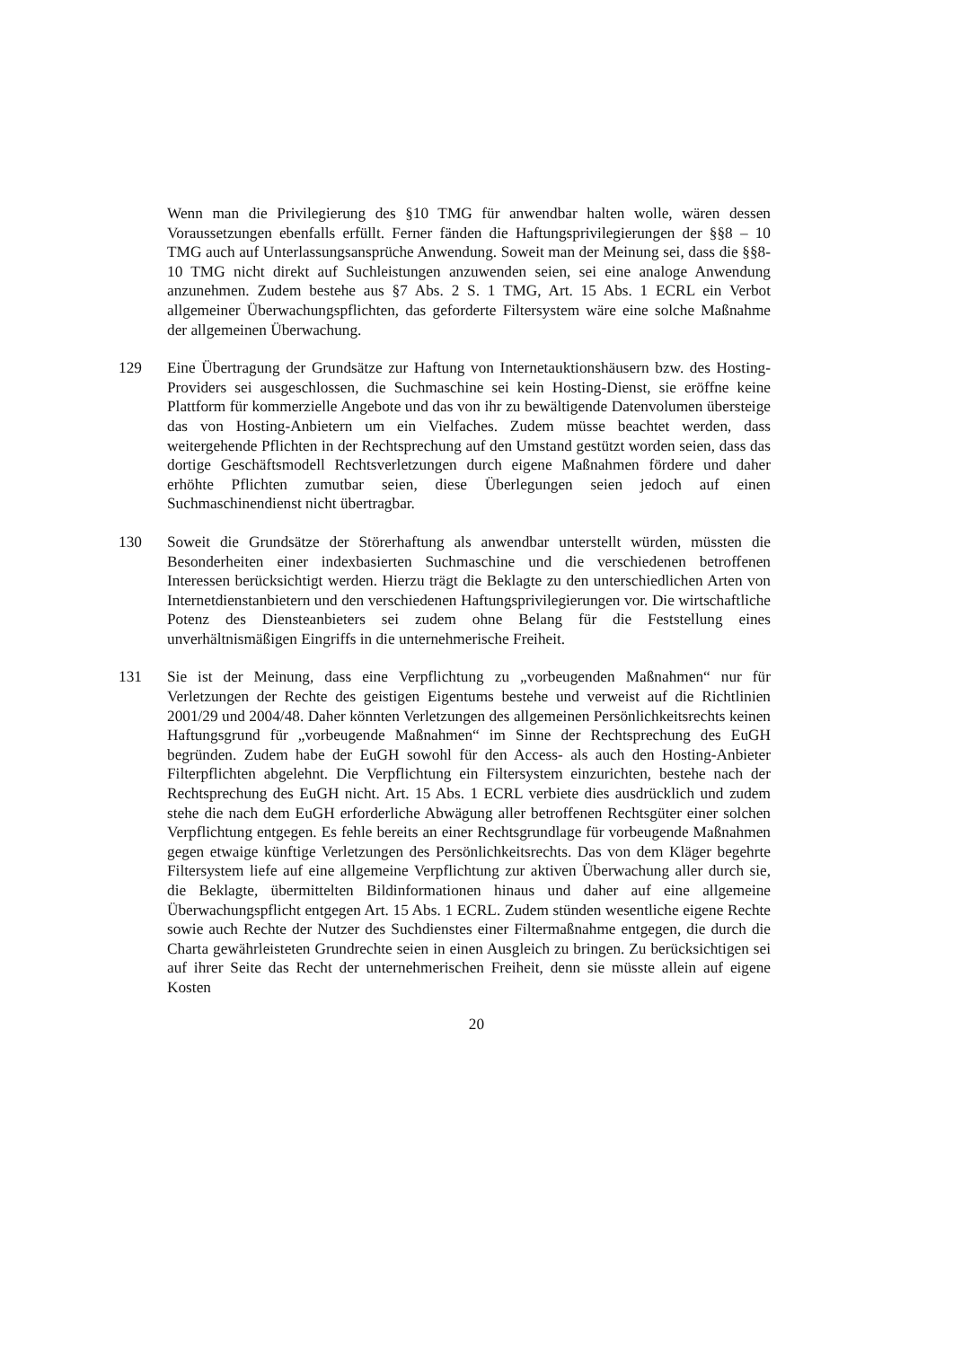Wenn man die Privilegierung des §10 TMG für anwendbar halten wolle, wären dessen Voraussetzungen ebenfalls erfüllt. Ferner fänden die Haftungsprivilegierungen der §§8 – 10 TMG auch auf Unterlassungsansprüche Anwendung. Soweit man der Meinung sei, dass die §§8-10 TMG nicht direkt auf Suchleistungen anzuwenden seien, sei eine analoge Anwendung anzunehmen. Zudem bestehe aus §7 Abs. 2 S. 1 TMG, Art. 15 Abs. 1 ECRL ein Verbot allgemeiner Überwachungspflichten, das geforderte Filtersystem wäre eine solche Maßnahme der allgemeinen Überwachung.
129 Eine Übertragung der Grundsätze zur Haftung von Internetauktionshäusern bzw. des Hosting-Providers sei ausgeschlossen, die Suchmaschine sei kein Hosting-Dienst, sie eröffne keine Plattform für kommerzielle Angebote und das von ihr zu bewältigende Datenvolumen übersteige das von Hosting-Anbietern um ein Vielfaches. Zudem müsse beachtet werden, dass weitergehende Pflichten in der Rechtsprechung auf den Umstand gestützt worden seien, dass das dortige Geschäftsmodell Rechtsverletzungen durch eigene Maßnahmen fördere und daher erhöhte Pflichten zumutbar seien, diese Überlegungen seien jedoch auf einen Suchmaschinendienst nicht übertragbar.
130 Soweit die Grundsätze der Störerhaftung als anwendbar unterstellt würden, müssten die Besonderheiten einer indexbasierten Suchmaschine und die verschiedenen betroffenen Interessen berücksichtigt werden. Hierzu trägt die Beklagte zu den unterschiedlichen Arten von Internetdienstanbietern und den verschiedenen Haftungsprivilegierungen vor. Die wirtschaftliche Potenz des Diensteanbieters sei zudem ohne Belang für die Feststellung eines unverhältnismäßigen Eingriffs in die unternehmerische Freiheit.
131 Sie ist der Meinung, dass eine Verpflichtung zu „vorbeugenden Maßnahmen“ nur für Verletzungen der Rechte des geistigen Eigentums bestehe und verweist auf die Richtlinien 2001/29 und 2004/48. Daher könnten Verletzungen des allgemeinen Persönlichkeitsrechts keinen Haftungsgrund für „vorbeugende Maßnahmen“ im Sinne der Rechtsprechung des EuGH begründen. Zudem habe der EuGH sowohl für den Access- als auch den Hosting-Anbieter Filterpflichten abgelehnt. Die Verpflichtung ein Filtersystem einzurichten, bestehe nach der Rechtsprechung des EuGH nicht. Art. 15 Abs. 1 ECRL verbiete dies ausdrücklich und zudem stehe die nach dem EuGH erforderliche Abwägung aller betroffenen Rechtsgüter einer solchen Verpflichtung entgegen. Es fehle bereits an einer Rechtsgrundlage für vorbeugende Maßnahmen gegen etwaige künftige Verletzungen des Persönlichkeitsrechts. Das von dem Kläger begehrte Filtersystem liefe auf eine allgemeine Verpflichtung zur aktiven Überwachung aller durch sie, die Beklagte, übermittelten Bildinformationen hinaus und daher auf eine allgemeine Überwachungspflicht entgegen Art. 15 Abs. 1 ECRL. Zudem stünden wesentliche eigene Rechte sowie auch Rechte der Nutzer des Suchdienstes einer Filtermaßnahme entgegen, die durch die Charta gewährleisteten Grundrechte seien in einen Ausgleich zu bringen. Zu berücksichtigen sei auf ihrer Seite das Recht der unternehmerischen Freiheit, denn sie müsste allein auf eigene Kosten
20